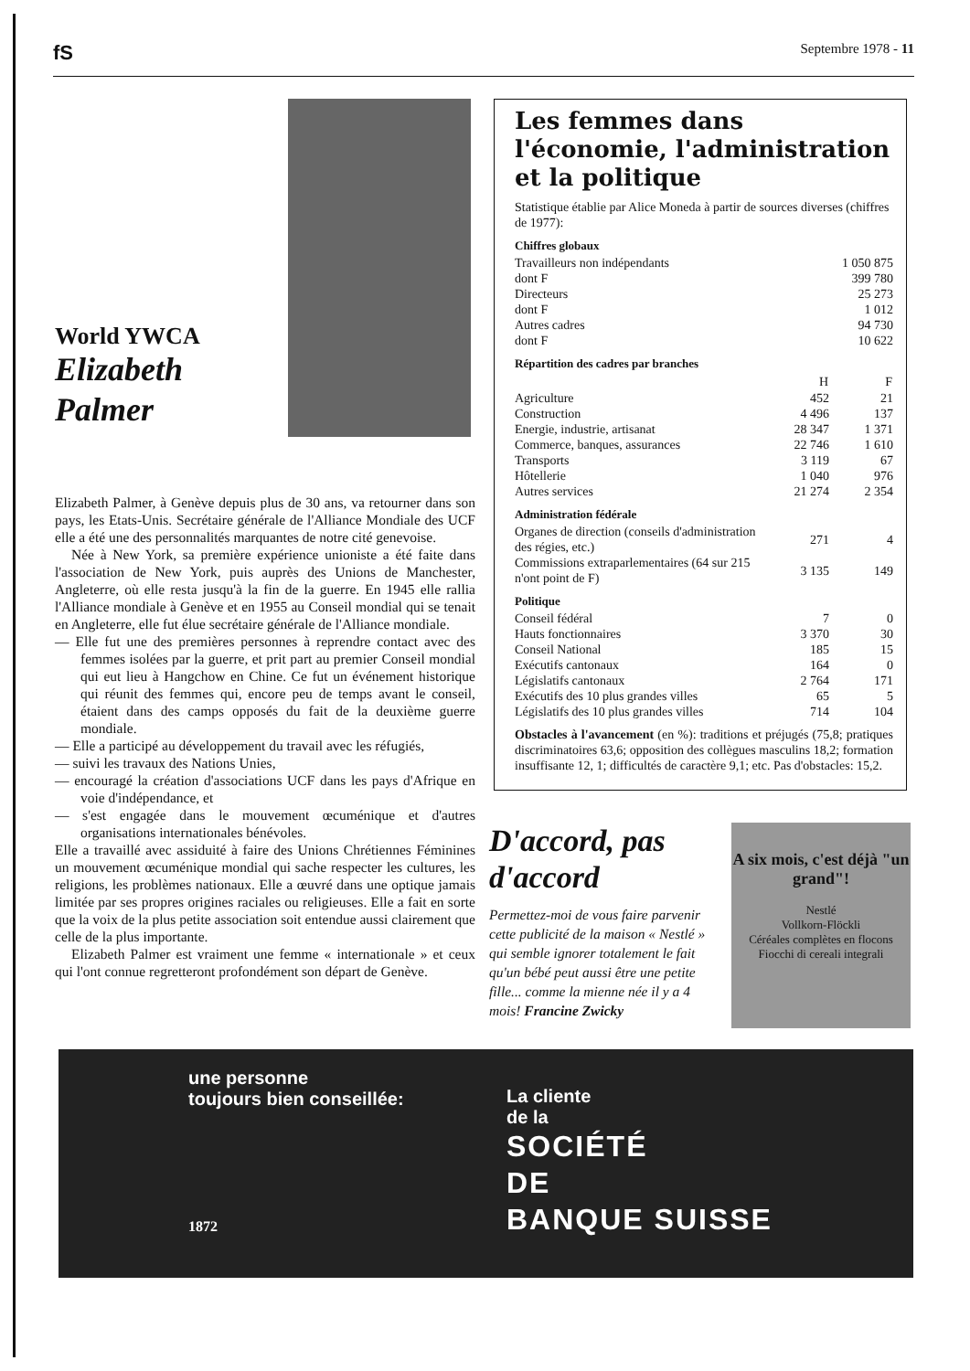fS Septembre 1978 - 11
World YWCA
Elizabeth Palmer
Elizabeth Palmer, à Genève depuis plus de 30 ans, va retourner dans son pays, les Etats-Unis. Secrétaire générale de l'Alliance Mondiale des UCF elle a été une des personnalités marquantes de notre cité genevoise.
Née à New York, sa première expérience unioniste a été faite dans l'association de New York, puis auprès des Unions de Manchester, Angleterre, où elle resta jusqu'à la fin de la guerre. En 1945 elle rallia l'Alliance mondiale à Genève et en 1955 au Conseil mondial qui se tenait en Angleterre, elle fut élue secrétaire générale de l'Alliance mondiale.
— Elle fut une des premières personnes à reprendre contact avec des femmes isolées par la guerre, et prit part au premier Conseil mondial qui eut lieu à Hangchow en Chine. Ce fut un événement historique qui réunit des femmes qui, encore peu de temps avant le conseil, étaient dans des camps opposés du fait de la deuxième guerre mondiale.
— Elle a participé au développement du travail avec les réfugiés,
— suivi les travaux des Nations Unies,
— encouragé la création d'associations UCF dans les pays d'Afrique en voie d'indépendance, et
— s'est engagée dans le mouvement œcuménique et d'autres organisations internationales bénévoles.
Elle a travaillé avec assiduité à faire des Unions Chrétiennes Féminines un mouvement œcuménique mondial qui sache respecter les cultures, les religions, les problèmes nationaux. Elle a œuvré dans une optique jamais limitée par ses propres origines raciales ou religieuses. Elle a fait en sorte que la voix de la plus petite association soit entendue aussi clairement que celle de la plus importante.
Elizabeth Palmer est vraiment une femme « internationale » et ceux qui l'ont connue regretteront profondément son départ de Genève.
Les femmes dans l'économie, l'administration et la politique
Statistique établie par Alice Moneda à partir de sources diverses (chiffres de 1977):
Chiffres globaux
| Travailleurs non indépendants | 1 050 875 |
| dont F | 399 780 |
| Directeurs | 25 273 |
| dont F | 1 012 |
| Autres cadres | 94 730 |
| dont F | 10 622 |
Répartition des cadres par branches
| | H | F |
| --- | --- | --- |
| Agriculture | 452 | 21 |
| Construction | 4 496 | 137 |
| Energie, industrie, artisanat | 28 347 | 1 371 |
| Commerce, banques, assurances | 22 746 | 1 610 |
| Transports | 3 119 | 67 |
| Hôtellerie | 1 040 | 976 |
| Autres services | 21 274 | 2 354 |
Administration fédérale
| Organes de direction (conseils d'administration des régies, etc.) | 271 | 4 |
| Commissions extraparlementaires (64 sur 215 n'ont point de F) | 3 135 | 149 |
Politique
| Conseil fédéral | 7 | 0 |
| Hauts fonctionnaires | 3 370 | 30 |
| Conseil National | 185 | 15 |
| Exécutifs cantonaux | 164 | 0 |
| Législatifs cantonaux | 2 764 | 171 |
| Exécutifs des 10 plus grandes villes | 65 | 5 |
| Législatifs des 10 plus grandes villes | 714 | 104 |
Obstacles à l'avancement (en %): traditions et préjugés (75,8; pratiques discriminatoires 63,6; opposition des collègues masculins 18,2; formation insuffisante 12, 1; difficultés de caractère 9,1; etc. Pas d'obstacles: 15,2.
D'accord, pas d'accord
Permettez-moi de vous faire parvenir cette publicité de la maison « Nestlé » qui semble ignorer totalement le fait qu'un bébé peut aussi être une petite fille... comme la mienne née il y a 4 mois! Francine Zwicky
A six mois, c'est déjà "un grand"!
Nestlé
Vollkorn-Flöckli
Céréales complètes en flocons
Fiocchi di cereali integrali
une personne
toujours bien conseillée:
1872
La cliente
de la
SOCIÉTÉ
DE
BANQUE SUISSE